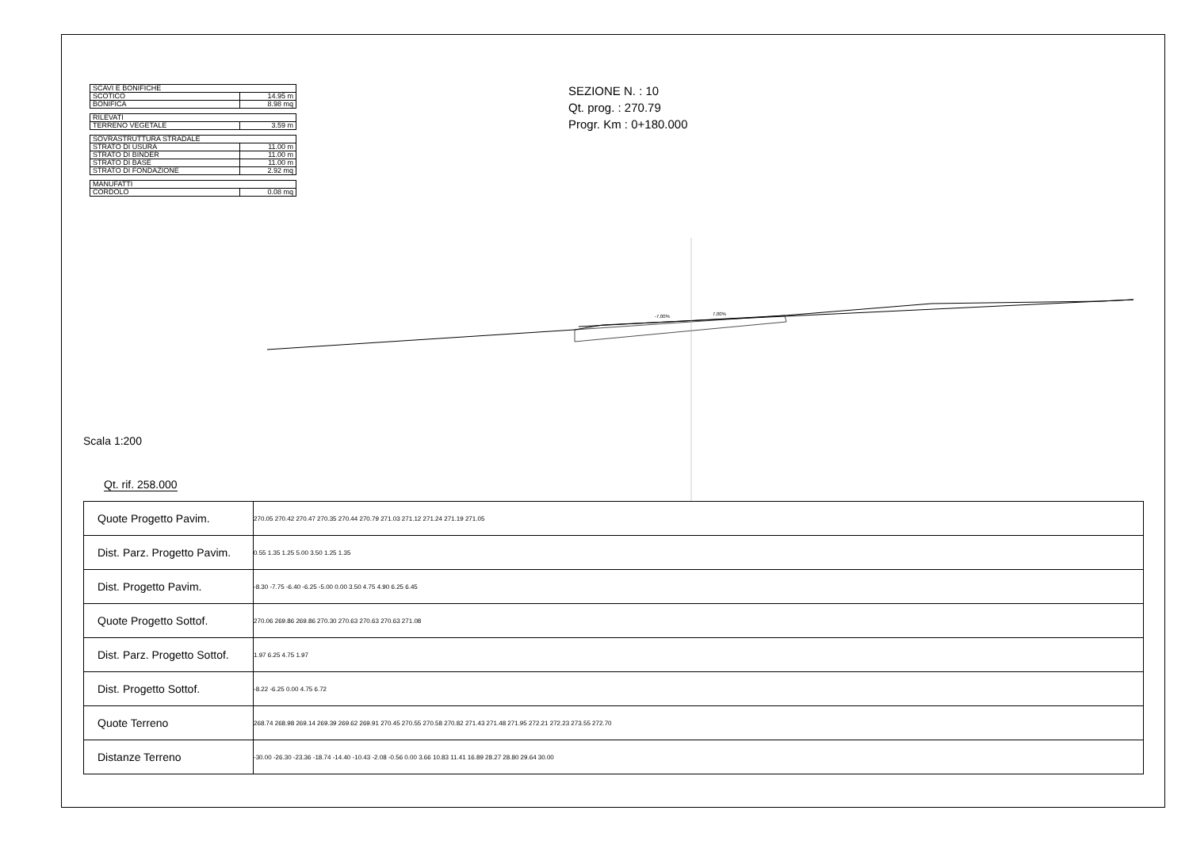| SCAVI E BONIFICHE | |
| SCOTICO | 14.95 m |
| BONIFICA | 8.98 mq |
| RILEVATI | |
| TERRENO VEGETALE | 3.59 m |
| SOVRASTRUTTURA STRADALE | |
| STRATO DI USURA | 11.00 m |
| STRATO DI BINDER | 11.00 m |
| STRATO DI BASE | 11.00 m |
| STRATO DI FONDAZIONE | 2.92 mq |
| MANUFATTI | |
| CORDOLO | 0.08 mq |
SEZIONE N. : 10
Qt. prog. : 270.79
Progr. Km : 0+180.000
-7,00% 7,00%
Scala 1:200
Qt. rif. 258.000
| Quote Progetto Pavim. | 270.05 270.42 270.47 270.35 270.44 270.79 271.03 271.12 271.24 271.19 271.05 |
| Dist. Parz. Progetto Pavim. | 0.55 1.35 1.25 5.00 3.50 1.25 1.35 |
| Dist. Progetto Pavim. | -8.30 -7.75 -6.40 -6.25 -5.00 0.00 3.50 4.75 4.90 6.25 6.45 |
| Quote Progetto Sottof. | 270.06 269.86 269.86 270.30 270.63 270.63 270.63 271.08 |
| Dist. Parz. Progetto Sottof. | 1.97 6.25 4.75 1.97 |
| Dist. Progetto Sottof. | -8.22 -6.25 0.00 4.75 6.72 |
| Quote Terreno | 268.74 268.98 269.14 269.39 269.62 269.91 270.45 270.55 270.58 270.82 271.43 271.48 271.95 272.21 272.23 273.55 272.70 |
| Distanze Terreno | -30.00 -26.30 -23.36 -18.74 -14.40 -10.43 -2.08 -0.56 0.00 3.66 10.83 11.41 16.89 28.27 28.80 29.64 30.00 |